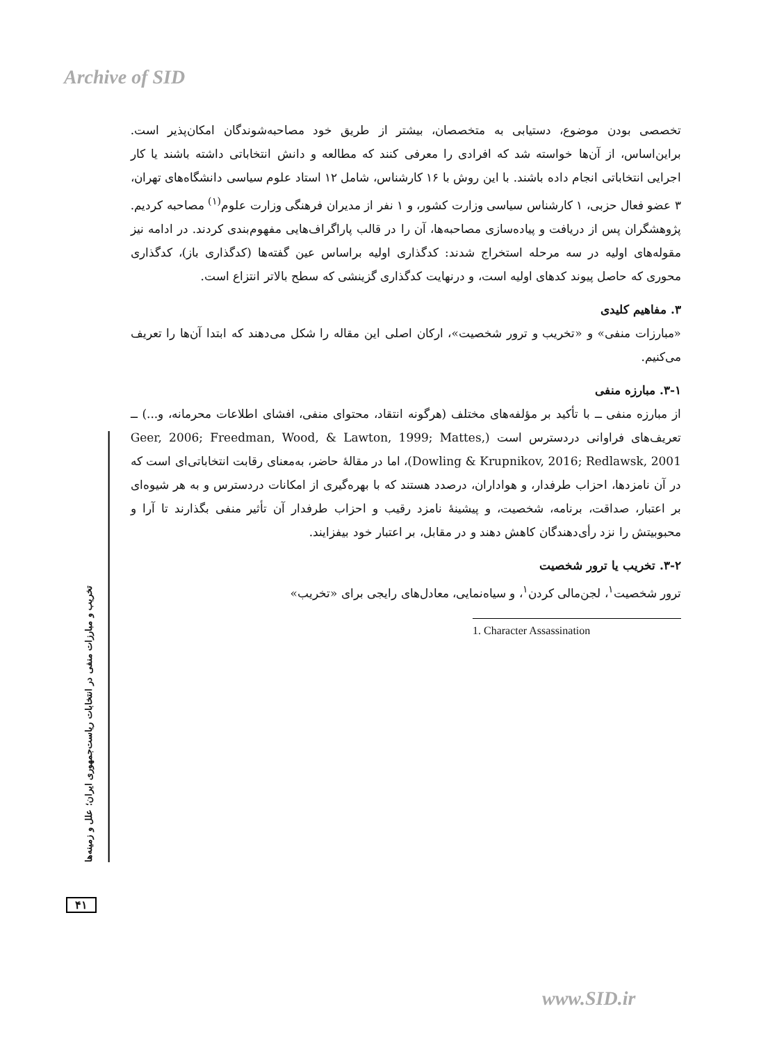Archive of SID
تخریب و مبارزات منفی در انتخابات ریاست‌جمهوری ایران؛ علل و زمینه‌ها
تخصصی بودن موضوع، دستیابی به متخصصان، بیشتر از طریق خود مصاحبه‌شوندگان امکان‌پذیر است. براین‌اساس، از آن‌ها خواسته شد که افرادی را معرفی کنند که مطالعه و دانش انتخاباتی داشته باشند یا کار اجرایی انتخاباتی انجام داده باشند. با این روش با ۱۶ کارشناس، شامل ۱۲ استاد علوم سیاسی دانشگاه‌های تهران، ۳ عضو فعال حزبی، ۱ کارشناس سیاسی وزارت کشور، و ۱ نفر از مدیران فرهنگی وزارت علوم<sup>(۱)</sup> مصاحبه کردیم. پژوهشگران پس از دریافت و پیاده‌سازی مصاحبه‌ها، آن را در قالب پاراگراف‌هایی مفهوم‌بندی کردند. در ادامه نیز مقوله‌های اولیه در سه مرحله استخراج شدند: کدگذاری اولیه براساس عین گفته‌ها (کدگذاری باز)، کدگذاری محوری که حاصل پیوند کدهای اولیه است، و درنهایت کدگذاری گزینشی که سطح بالاتر انتزاع است.
۳. مفاهیم کلیدی
«مبارزات منفی» و «تخریب و ترور شخصیت»، ارکان اصلی این مقاله را شکل می‌دهند که ابتدا آن‌ها را تعریف می‌کنیم.
۳-۱. مبارزه منفی
از مبارزه منفی ــ با تأکید بر مؤلفه‌های مختلف (هرگونه انتقاد، محتوای منفی، افشای اطلاعات محرمانه، و...) ــ تعریف‌های فراوانی دردسترس است (Geer, 2006; Freedman, Wood, & Lawton, 1999; Mattes, Dowling & Krupnikov, 2016; Redlawsk, 2001)، اما در مقالهٔ حاضر، به‌معنای رقابت انتخاباتی‌ای است که در آن نامزدها، احزاب طرفدار، و هواداران، درصدد هستند که با بهره‌گیری از امکانات دردسترس و به هر شیوه‌ای بر اعتبار، صداقت، برنامه، شخصیت، و پیشینهٔ نامزد رقیب و احزاب طرفدار آن تأثیر منفی بگذارند تا آرا و محبوبیتش را نزد رأی‌دهندگان کاهش دهند و در مقابل، بر اعتبار خود بیفزایند.
۳-۲. تخریب یا ترور شخصیت
ترور شخصیت<sup>۱</sup>، لجن‌مالی کردن<sup>۱</sup>، و سیاه‌نمایی، معادل‌های رایجی برای «تخریب»
1. Character Assassination
۴۱
www.SID.ir